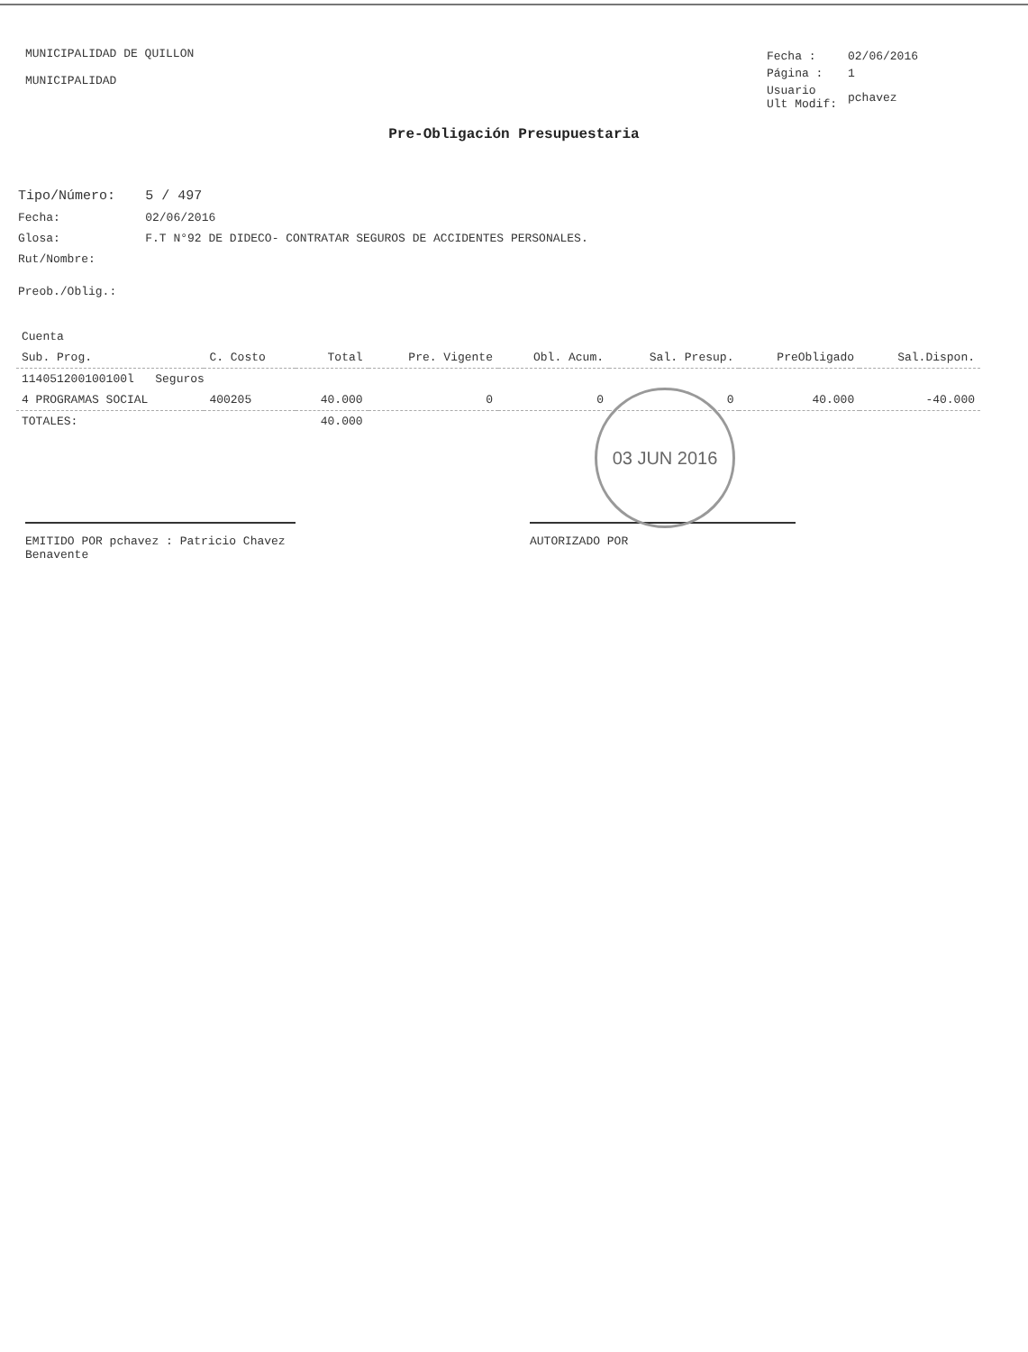MUNICIPALIDAD DE QUILLON
MUNICIPALIDAD
| Fecha : | 02/06/2016 |
| Página : | 1 |
| Usuario Ult Modif: | pchavez |
Pre-Obligación Presupuestaria
| Tipo/Número: | 5 / 497 |
| Fecha: | 02/06/2016 |
| Glosa: | F.T N°92 DE DIDECO- CONTRATAR SEGUROS DE ACCIDENTES PERSONALES. |
| Rut/Nombre: | |
| Preob./Oblig.: | |
| Cuenta | | | | | | | |
| --- | --- | --- | --- | --- | --- | --- | --- |
| Sub. Prog. | C. Costo | Total | Pre. Vigente | Obl. Acum. | Sal. Presup. | PreObligado | Sal.Dispon. |
| 114051200100100l Seguros | | | | | | | |
| 4 PROGRAMAS SOCIAL | 400205 | 40.000 | 0 | 0 | 0 | 40.000 | -40.000 |
| TOTALES: | | 40.000 | | | | | |
EMITIDO POR pchavez : Patricio Chavez Benavente
AUTORIZADO POR
03 JUN 2016